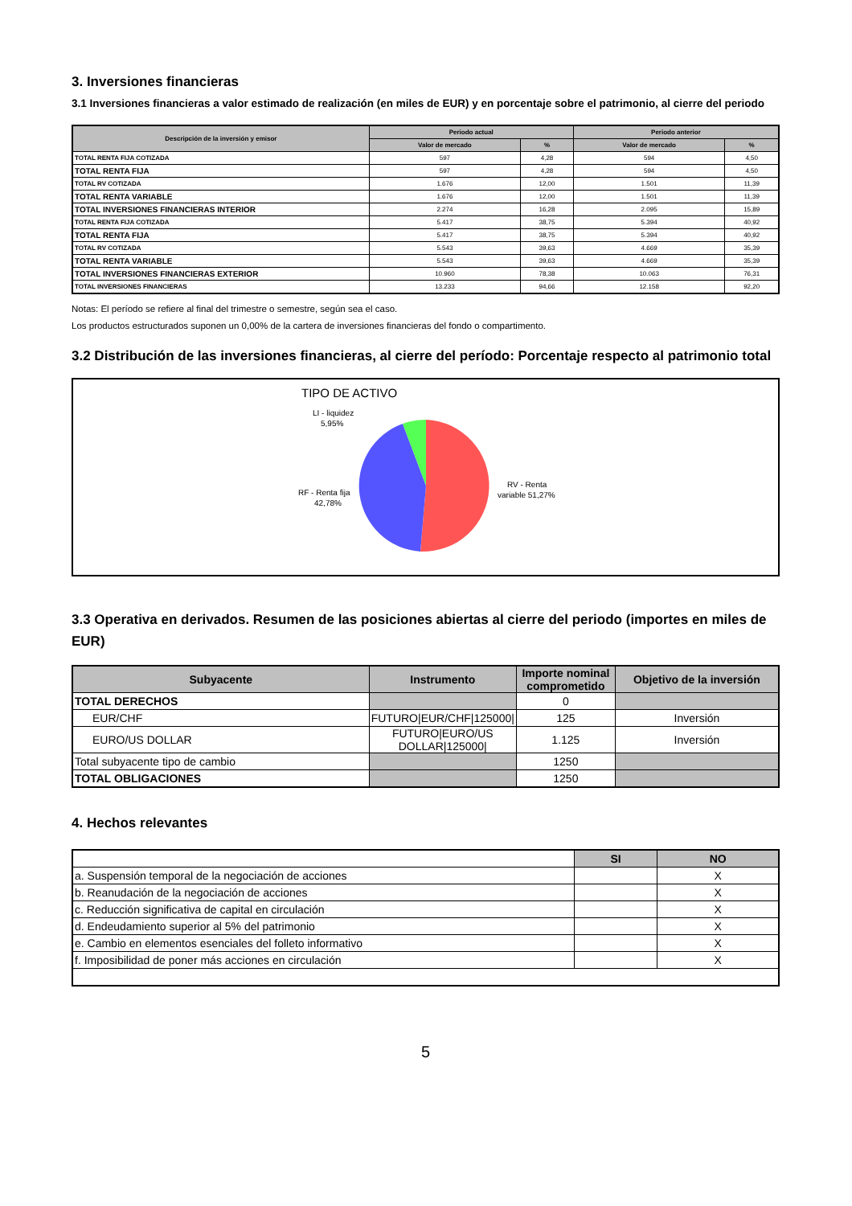3. Inversiones financieras
3.1 Inversiones financieras a valor estimado de realización (en miles de EUR) y en porcentaje sobre el patrimonio, al cierre del periodo
| Descripción de la inversión y emisor | Periodo actual | | Periodo anterior | |
| --- | --- | --- | --- | --- |
| | Valor de mercado | % | Valor de mercado | % |
| TOTAL RENTA FIJA COTIZADA | 597 | 4,28 | 594 | 4,50 |
| TOTAL RENTA FIJA | 597 | 4,28 | 594 | 4,50 |
| TOTAL RV COTIZADA | 1.676 | 12,00 | 1.501 | 11,39 |
| TOTAL RENTA VARIABLE | 1.676 | 12,00 | 1.501 | 11,39 |
| TOTAL INVERSIONES FINANCIERAS INTERIOR | 2.274 | 16,28 | 2.095 | 15,89 |
| TOTAL RENTA FIJA COTIZADA | 5.417 | 38,75 | 5.394 | 40,92 |
| TOTAL RENTA FIJA | 5.417 | 38,75 | 5.394 | 40,92 |
| TOTAL RV COTIZADA | 5.543 | 39,63 | 4.669 | 35,39 |
| TOTAL RENTA VARIABLE | 5.543 | 39,63 | 4.669 | 35,39 |
| TOTAL INVERSIONES FINANCIERAS EXTERIOR | 10.960 | 78,38 | 10.063 | 76,31 |
| TOTAL INVERSIONES FINANCIERAS | 13.233 | 94,66 | 12.158 | 92,20 |
Notas: El período se refiere al final del trimestre o semestre, según sea el caso.
Los productos estructurados suponen un 0,00% de la cartera de inversiones financieras del fondo o compartimento.
3.2 Distribución de las inversiones financieras, al cierre del período: Porcentaje respecto al patrimonio total
TIPO DE ACTIVO
LI - liquidez
5,95%
RF - Renta fija
42,78%
RV - Renta
variable 51,27%
3.3 Operativa en derivados. Resumen de las posiciones abiertas al cierre del periodo (importes en miles de EUR)
| Subyacente | Instrumento | Importe nominal comprometido | Objetivo de la inversión |
| --- | --- | --- | --- |
| TOTAL DERECHOS | | 0 | |
| EUR/CHF | FUTURO/EUR/CHF/125000/ | 125 | Inversión |
| EURO/US DOLLAR | FUTURO/EURO/US DOLLAR/125000/ | 1.125 | Inversión |
| Total subyacente tipo de cambio | | 1250 | |
| TOTAL OBLIGACIONES | | 1250 | |
4. Hechos relevantes
| | SI | NO |
| --- | --- | --- |
| a. Suspensión temporal de la negociación de acciones | | X |
| b. Reanudación de la negociación de acciones | | X |
| c. Reducción significativa de capital en circulación | | X |
| d. Endeudamiento superior al 5% del patrimonio | | X |
| e. Cambio en elementos esenciales del folleto informativo | | X |
| f. Imposibilidad de poner más acciones en circulación | | X |
5